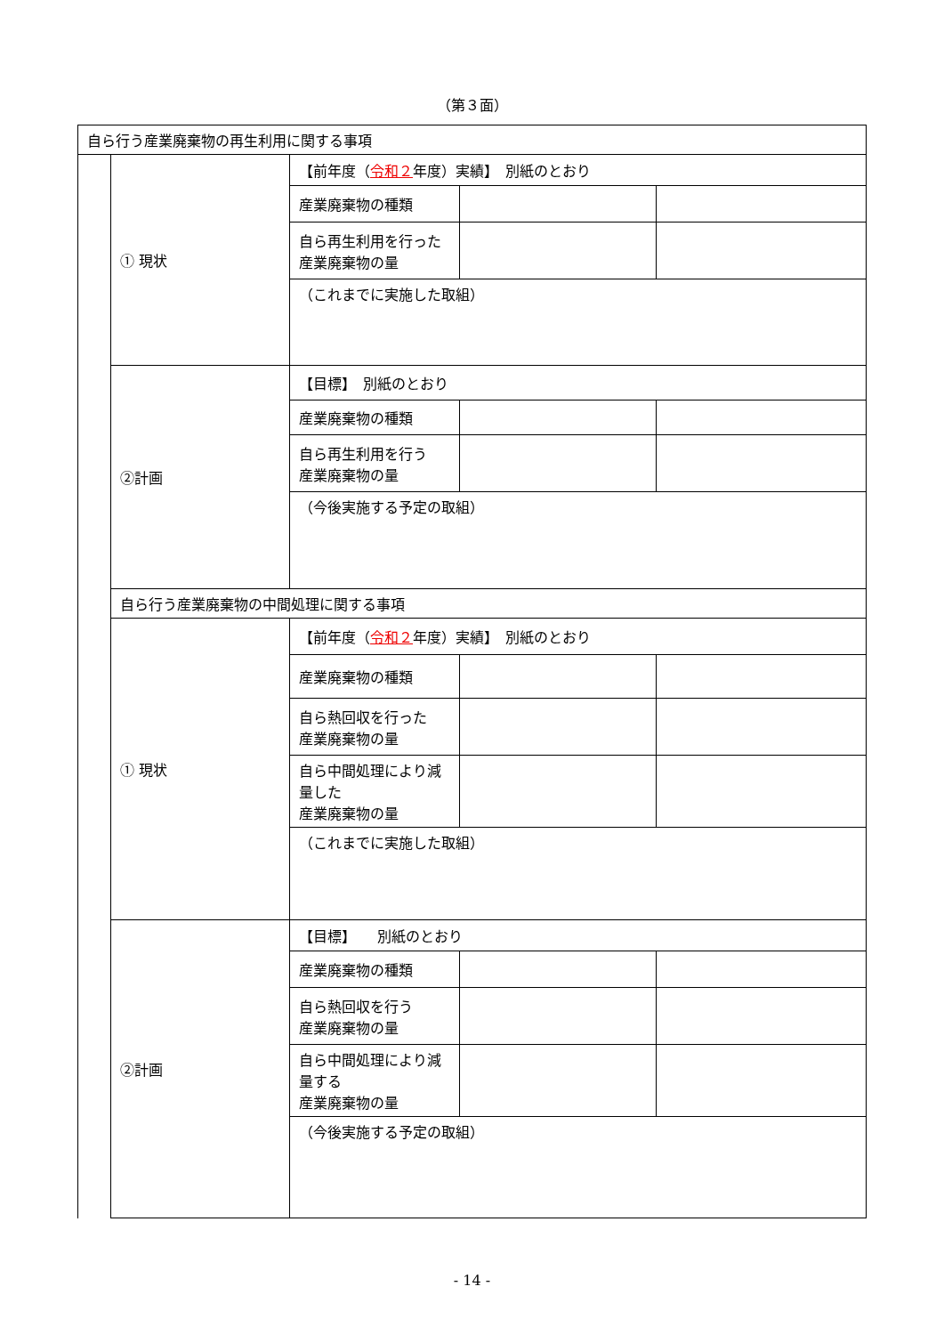（第３面）
| 自ら行う産業廃棄物の再生利用に関する事項 | | | | |
| | ① 現状 | 【前年度（ 令和２ 年度）実績】 別紙のとおり | | |
| | | 産業廃棄物の種類 | | |
| | | 自ら再生利用を行った 産業廃棄物の量 | | |
| | | （これまでに実施した取組） | | |
| | ②計画 | 【目標】 別紙のとおり | | |
| | | 産業廃棄物の種類 | | |
| | | 自ら再生利用を行う 産業廃棄物の量 | | |
| | | （今後実施する予定の取組） | | |
| | 自ら行う産業廃棄物の中間処理に関する事項 | | | |
| | ① 現状 | 【前年度（ 令和２ 年度）実績】 別紙のとおり | | |
| | | 産業廃棄物の種類 | | |
| | | 自ら熱回収を行った 産業廃棄物の量 | | |
| | | 自ら中間処理により減量した 産業廃棄物の量 | | |
| | | （これまでに実施した取組） | | |
| | ②計画 | 【目標】 別紙のとおり | | |
| | | 産業廃棄物の種類 | | |
| | | 自ら熱回収を行う 産業廃棄物の量 | | |
| | | 自ら中間処理により減量する 産業廃棄物の量 | | |
| | | （今後実施する予定の取組） | | |
- 14 -